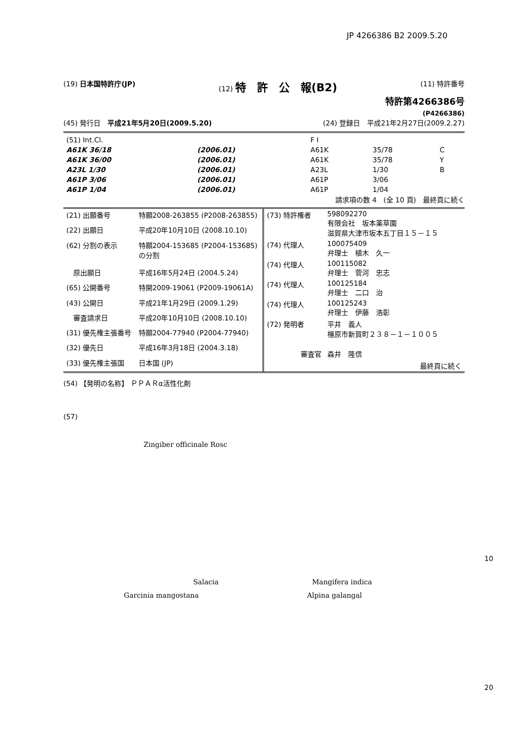JP 4266386 B2 2009.5.20
(19) 日本国特許庁(JP) (12) 特　許　公　報(B2) (11) 特許番号
特許第4266386号
(P4266386)
(45) 発行日　平成21年5月20日(2009.5.20) (24) 登録日　平成21年2月27日(2009.2.27)
| (51) Int.Cl. | | F I | | |
| A61K 36/18 | (2006.01) | A61K | 35/78 | C |
| A61K 36/00 | (2006.01) | A61K | 35/78 | Y |
| A23L 1/30 | (2006.01) | A23L | 1/30 | B |
| A61P 3/06 | (2006.01) | A61P | 3/06 | |
| A61P 1/04 | (2006.01) | A61P | 1/04 | |
請求項の数 4　(全 10 頁)　最終頁に続く
| (21) 出願番号 | 特願2008-263855 (P2008-263855) |
| (22) 出願日 | 平成20年10月10日 (2008.10.10) |
| (62) 分割の表示 | 特願2004-153685 (P2004-153685) の分割 |
| 原出願日 | 平成16年5月24日 (2004.5.24) |
| (65) 公開番号 | 特開2009-19061 (P2009-19061A) |
| (43) 公開日 | 平成21年1月29日 (2009.1.29) |
| 審査請求日 | 平成20年10月10日 (2008.10.10) |
| (31) 優先権主張番号 | 特願2004-77940 (P2004-77940) |
| (32) 優先日 | 平成16年3月18日 (2004.3.18) |
| (33) 優先権主張国 | 日本国 (JP) |
| (73) 特許権者 | 598092270 有限会社 坂本薬草園 滋賀県大津市坂本五丁目１５－１５ |
| (74) 代理人 | 100075409 弁理士 植木 久一 |
| (74) 代理人 | 100115082 弁理士 菅河 忠志 |
| (74) 代理人 | 100125184 弁理士 二口 治 |
| (74) 代理人 | 100125243 弁理士 伊藤 浩彰 |
| (72) 発明者 | 平井 義人 橿原市新賀町２３８－１－１００５ |
| 審査官 | 森井 隆信 |
| | 最終頁に続く |
(54) 【発明の名称】 ＰＰＡＲα活性化剤
(57)
Zingiber officinale Rosc
10
Salacia Mangifera indica
Garcinia mangostana Alpina galangal
20